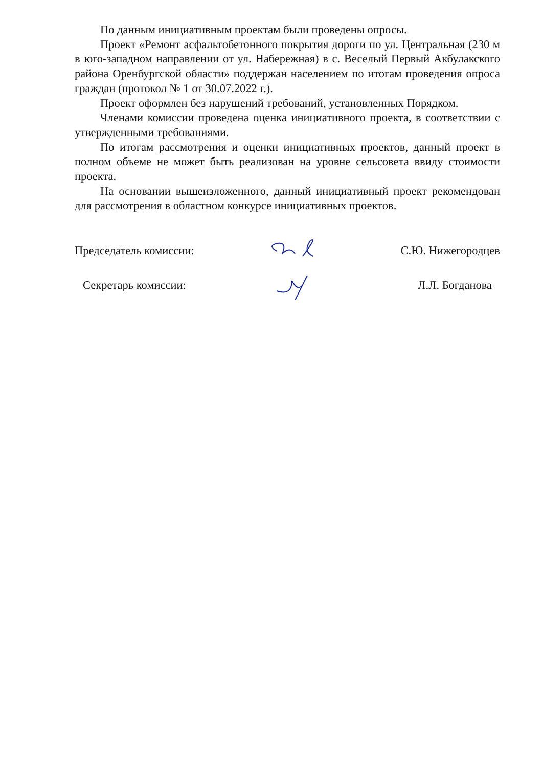По данным инициативным проектам были проведены опросы.
Проект «Ремонт асфальтобетонного покрытия дороги по ул. Центральная (230 м в юго-западном направлении от ул. Набережная) в с. Веселый Первый Акбулакского района Оренбургской области» поддержан населением по итогам проведения опроса граждан (протокол № 1 от 30.07.2022 г.).
Проект оформлен без нарушений требований, установленных Порядком.
Членами комиссии проведена оценка инициативного проекта, в соответствии с утвержденными требованиями.
По итогам рассмотрения и оценки инициативных проектов, данный проект в полном объеме не может быть реализован на уровне сельсовета ввиду стоимости проекта.
На основании вышеизложенного, данный инициативный проект рекомендован для рассмотрения в областном конкурсе инициативных проектов.
Председатель комиссии: С.Ю. Нижегородцев
Секретарь комиссии: Л.Л. Богданова